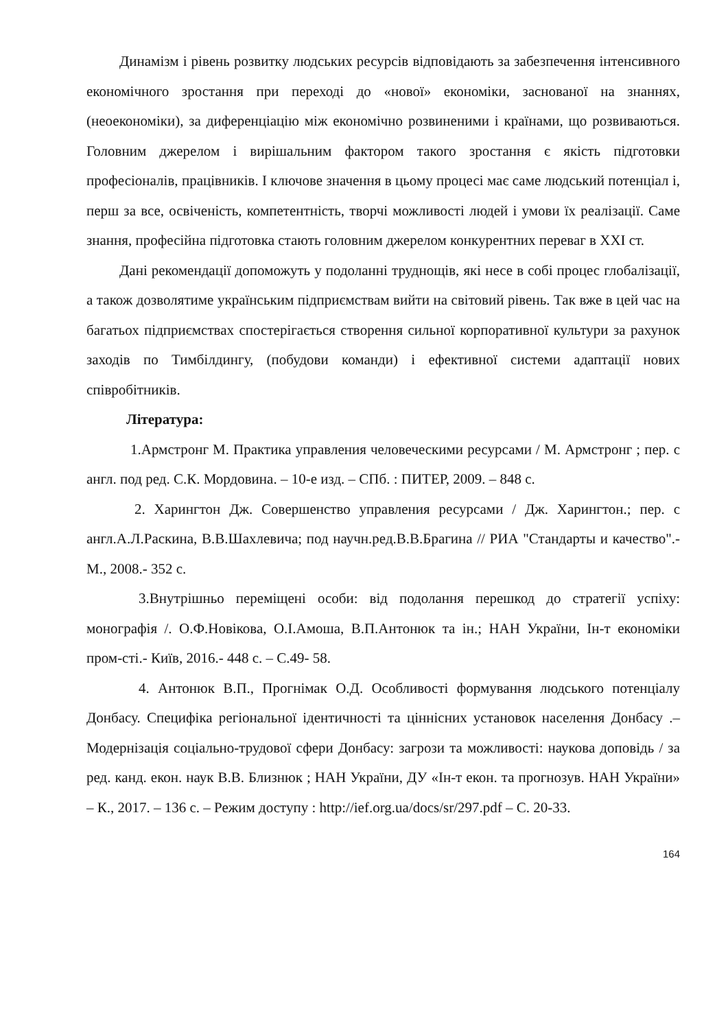Динамізм і рівень розвитку людських ресурсів відповідають за забезпечення інтенсивного економічного зростання при переході до «нової» економіки, заснованої на знаннях, (неоекономіки), за диференціацію між економічно розвиненими і країнами, що розвиваються. Головним джерелом і вирішальним фактором такого зростання є якість підготовки професіоналів, працівників. І ключове значення в цьому процесі має саме людський потенціал і, перш за все, освіченість, компетентність, творчі можливості людей і умови їх реалізації. Саме знання, професійна підготовка стають головним джерелом конкурентних переваг в XXI ст.
Дані рекомендації допоможуть у подоланні труднощів, які несе в собі процес глобалізації, а також дозволятиме українським підприємствам вийти на світовий рівень. Так вже в цей час на багатьох підприємствах спостерігається створення сильної корпоративної культури за рахунок заходів по Тимбілдингу, (побудови команди) і ефективної системи адаптації нових співробітників.
Література:
1.Армстронг М. Практика управления человеческими ресурсами / М. Армстронг ; пер. с англ. под ред. С.К. Мордовина. – 10-е изд. – СПб. : ПИТЕР, 2009. – 848 с.
2. Харингтон Дж. Совершенство управления ресурсами / Дж. Харингтон.; пер. с англ.А.Л.Раскина, В.В.Шахлевича; под научн.ред.В.В.Брагина // РИА "Стандарты и качество".- М., 2008.- 352 с.
3.Внутрішньо переміщені особи: від подолання перешкод до стратегії успіху: монографія /. О.Ф.Новікова, О.І.Амоша, В.П.Антонюк та ін.; НАН України, Ін-т економіки пром-сті.- Київ, 2016.- 448 с. – С.49- 58.
4. Антонюк В.П., Прогнімак О.Д. Особливості формування людського потенціалу Донбасу. Специфіка регіональної ідентичності та ціннісних установок населення Донбасу .– Модернізація соціально-трудової сфери Донбасу: загрози та можливості: наукова доповідь / за ред. канд. екон. наук В.В. Близнюк ; НАН України, ДУ «Ін-т екон. та прогнозув. НАН України» – К., 2017. – 136 с. – Режим доступу : http://ief.org.ua/docs/sr/297.pdf – С. 20-33.
164